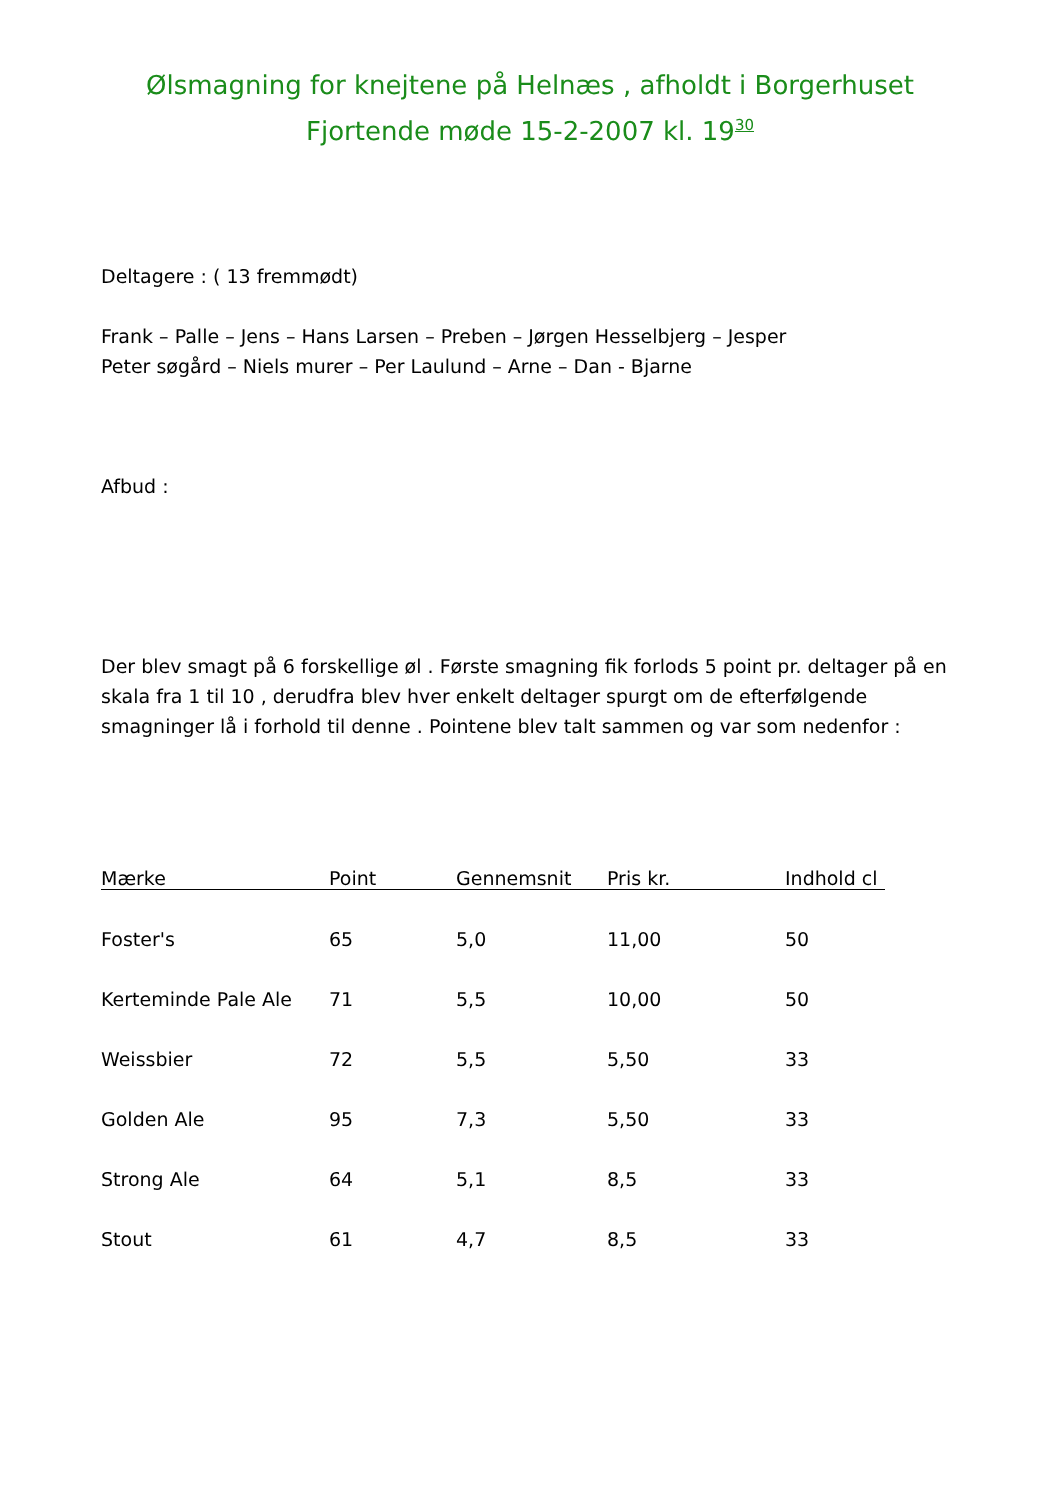Ølsmagning for knejtene på Helnæs , afholdt i Borgerhuset
Fjortende møde 15-2-2007 kl. 19<sup>30</sup>
Deltagere : ( 13 fremmødt)
Frank – Palle – Jens – Hans Larsen – Preben – Jørgen Hesselbjerg – Jesper
Peter søgård – Niels murer – Per Laulund – Arne – Dan - Bjarne
Afbud :
Der blev smagt på 6 forskellige øl . Første smagning fik forlods 5 point pr. deltager på en skala fra 1 til 10 , derudfra blev hver enkelt deltager spurgt om de efterfølgende smagninger lå i forhold til denne . Pointene blev talt sammen og var som nedenfor :
| Mærke | Point | Gennemsnit | Pris kr. | Indhold cl |
| --- | --- | --- | --- | --- |
| Foster's | 65 | 5,0 | 11,00 | 50 |
| Kerteminde Pale Ale | 71 | 5,5 | 10,00 | 50 |
| Weissbier | 72 | 5,5 | 5,50 | 33 |
| Golden Ale | 95 | 7,3 | 5,50 | 33 |
| Strong Ale | 64 | 5,1 | 8,5 | 33 |
| Stout | 61 | 4,7 | 8,5 | 33 |